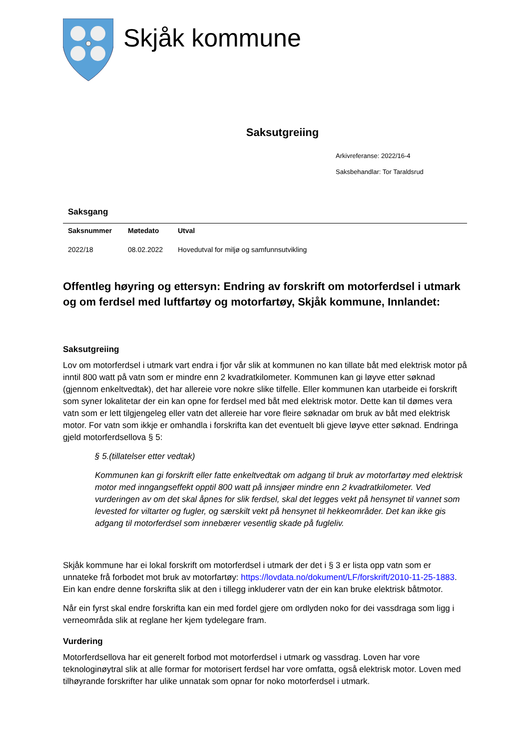Skjåk kommune
Saksutgreiing
Arkivreferanse: 2022/16-4
Saksbehandlar: Tor Taraldsrud
Saksgang
| Saksnummer | Møtedato | Utval |
| --- | --- | --- |
| 2022/18 | 08.02.2022 | Hovedutval for miljø og samfunnsutvikling |
Offentleg høyring og ettersyn: Endring av forskrift om motorferdsel i utmark og om ferdsel med luftfartøy og motorfartøy, Skjåk kommune, Innlandet:
Saksutgreiing
Lov om motorferdsel i utmark vart endra i fjor vår slik at kommunen no kan tillate båt med elektrisk motor på inntil 800 watt på vatn som er mindre enn 2 kvadratkilometer. Kommunen kan gi løyve etter søknad (gjennom enkeltvedtak), det har allereie vore nokre slike tilfelle. Eller kommunen kan utarbeide ei forskrift som syner lokalitetar der ein kan opne for ferdsel med båt med elektrisk motor. Dette kan til dømes vera vatn som er lett tilgjengeleg eller vatn det allereie har vore fleire søknadar om bruk av båt med elektrisk motor. For vatn som ikkje er omhandla i forskrifta kan det eventuelt bli gjeve løyve etter søknad. Endringa gjeld motorferdsellova § 5:
§ 5.(tillatelser etter vedtak)
Kommunen kan gi forskrift eller fatte enkeltvedtak om adgang til bruk av motorfartøy med elektrisk motor med inngangseffekt opptil 800 watt på innsjøer mindre enn 2 kvadratkilometer. Ved vurderingen av om det skal åpnes for slik ferdsel, skal det legges vekt på hensynet til vannet som levested for viltarter og fugler, og særskilt vekt på hensynet til hekkeområder. Det kan ikke gis adgang til motorferdsel som innebærer vesentlig skade på fugleliv.
Skjåk kommune har ei lokal forskrift om motorferdsel i utmark der det i § 3 er lista opp vatn som er unnateke frå forbodet mot bruk av motorfartøy: https://lovdata.no/dokument/LF/forskrift/2010-11-25-1883. Ein kan endre denne forskrifta slik at den i tillegg inkluderer vatn der ein kan bruke elektrisk båtmotor.
Når ein fyrst skal endre forskrifta kan ein med fordel gjere om ordlyden noko for dei vassdraga som ligg i verneområda slik at reglane her kjem tydelegare fram.
Vurdering
Motorferdsellova har eit generelt forbod mot motorferdsel i utmark og vassdrag. Loven har vore teknologinøytral slik at alle formar for motorisert ferdsel har vore omfatta, også elektrisk motor. Loven med tilhøyrande forskrifter har ulike unnatak som opnar for noko motorferdsel i utmark.